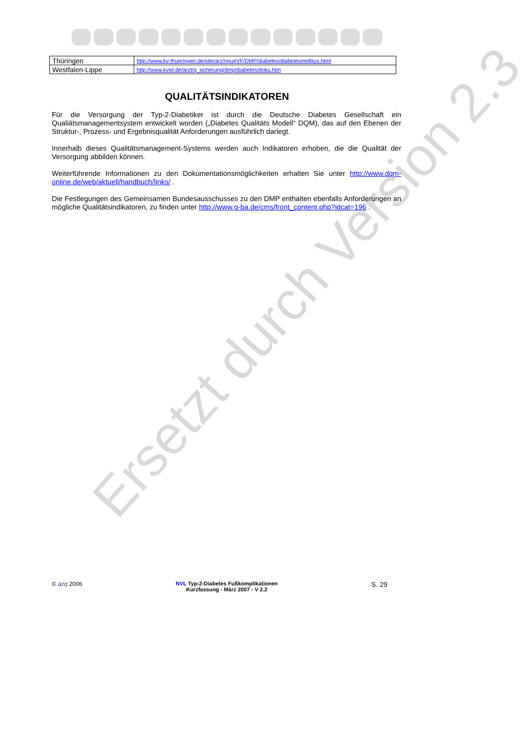| Thüringen | http://www.kv-thueringen.de/site/arz/neueVF/DMP/diabetes/diabetesmellitus.html |
| Westfalen-Lippe | http://www.kvwl.de/arzt/q_sicherung/dmp/diabetes/doku.htm |
QUALITÄTSINDIKATOREN
Für die Versorgung der Typ-2-Diabetiker ist durch die Deutsche Diabetes Gesellschaft ein Qualiätsmanagementsystem entwickelt worden („Diabetes Qualitäts Modell“ DQM), das auf den Ebenen der Struktur-, Prozess- und Ergebnisqualität Anforderungen ausführlich darlegt.
Innerhalb dieses Qualitätsmanagement-Systems werden auch Indikatoren erhoben, die die Qualität der Versorgung abbilden können.
Weiterführende Informationen zu den Dokumentationsmöglichkeiten erhalten Sie unter http://www.dqm-online.de/web/aktuell/handbuch/links/ .
Die Festlegungen des Gemeinsamen Bundesausschusses zu den DMP enthalten ebenfalls Anforderungen an mögliche Qualitätsindikatoren, zu finden unter http://www.g-ba.de/cms/front_content.php?idcat=196 .
Ersetzt durch Version 2.3
© äzq 2006 NVL Typ-2-Diabetes Fußkomplikationen
Kurzfassung - März 2007 - V 2.2
S. 29